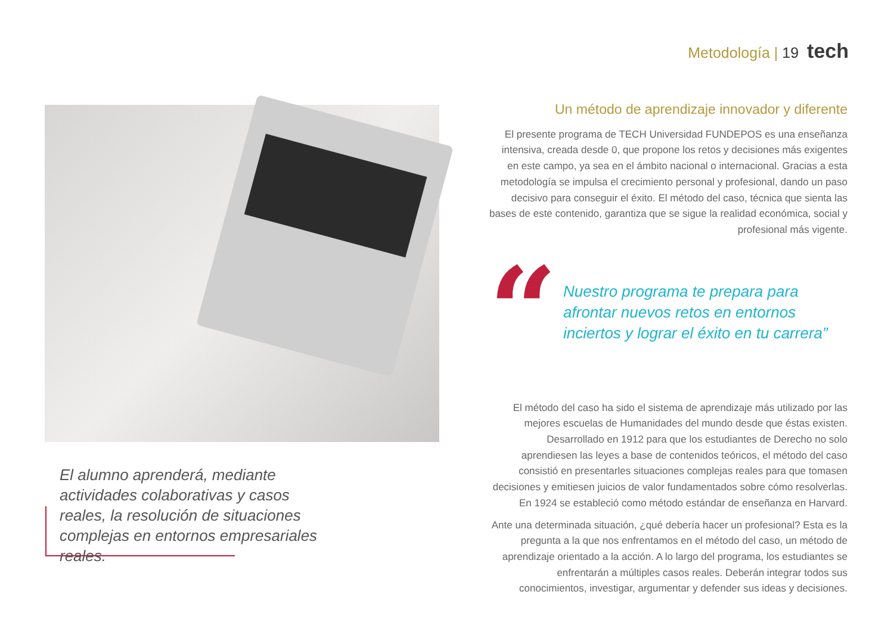Metodología | 19 tech
El alumno aprenderá, mediante actividades colaborativas y casos reales, la resolución de situaciones complejas en entornos empresariales reales.
Un método de aprendizaje innovador y diferente
El presente programa de TECH Universidad FUNDEPOS es una enseñanza intensiva, creada desde 0, que propone los retos y decisiones más exigentes en este campo, ya sea en el ámbito nacional o internacional. Gracias a esta metodología se impulsa el crecimiento personal y profesional, dando un paso decisivo para conseguir el éxito. El método del caso, técnica que sienta las bases de este contenido, garantiza que se sigue la realidad económica, social y profesional más vigente.
“
Nuestro programa te prepara para afrontar nuevos retos en entornos inciertos y lograr el éxito en tu carrera”
El método del caso ha sido el sistema de aprendizaje más utilizado por las mejores escuelas de Humanidades del mundo desde que éstas existen. Desarrollado en 1912 para que los estudiantes de Derecho no solo aprendiesen las leyes a base de contenidos teóricos, el método del caso consistió en presentarles situaciones complejas reales para que tomasen decisiones y emitiesen juicios de valor fundamentados sobre cómo resolverlas. En 1924 se estableció como método estándar de enseñanza en Harvard.
Ante una determinada situación, ¿qué debería hacer un profesional? Esta es la pregunta a la que nos enfrentamos en el método del caso, un método de aprendizaje orientado a la acción. A lo largo del programa, los estudiantes se enfrentarán a múltiples casos reales. Deberán integrar todos sus conocimientos, investigar, argumentar y defender sus ideas y decisiones.